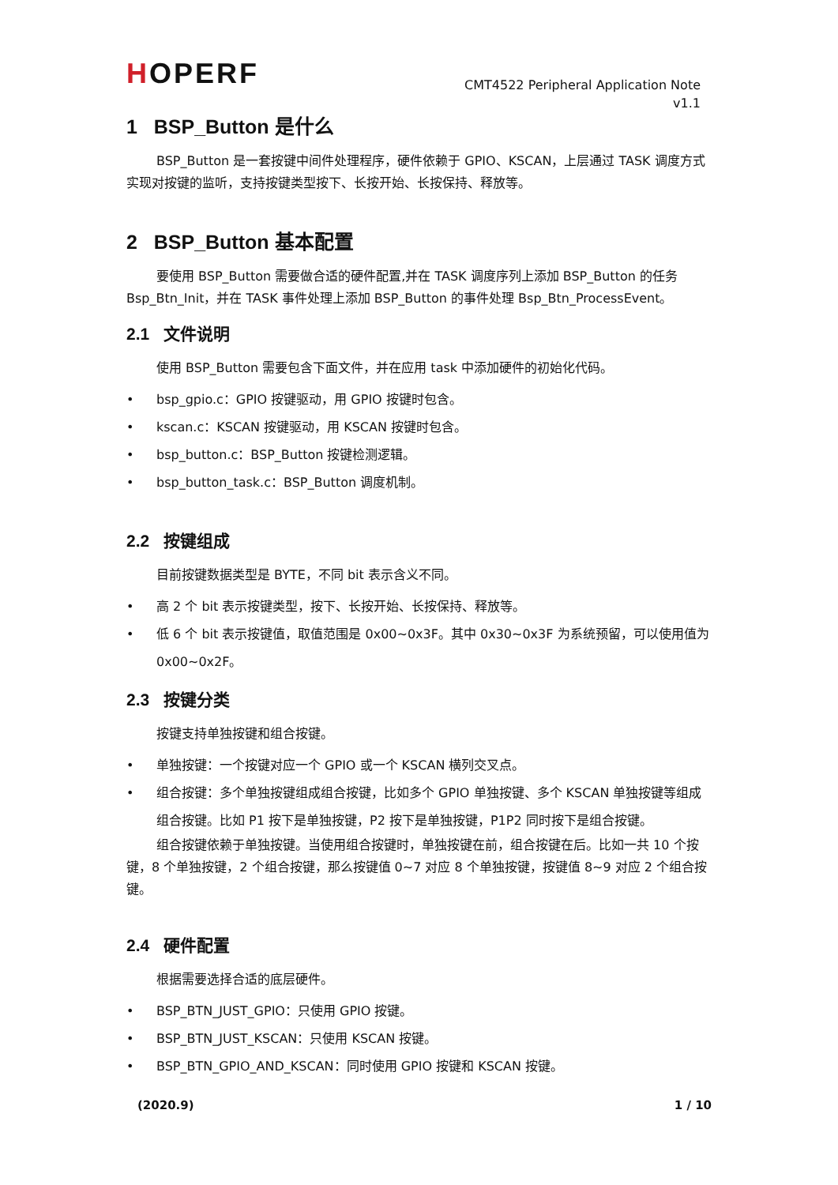HOPERF
CMT4522 Peripheral Application Note
v1.1
1 BSP_Button 是什么
BSP_Button 是一套按键中间件处理程序，硬件依赖于 GPIO、KSCAN，上层通过 TASK 调度方式实现对按键的监听，支持按键类型按下、长按开始、长按保持、释放等。
2 BSP_Button 基本配置
要使用 BSP_Button 需要做合适的硬件配置,并在 TASK 调度序列上添加 BSP_Button 的任务 Bsp_Btn_Init，并在 TASK 事件处理上添加 BSP_Button 的事件处理 Bsp_Btn_ProcessEvent。
2.1 文件说明
使用 BSP_Button 需要包含下面文件，并在应用 task 中添加硬件的初始化代码。
• bsp_gpio.c：GPIO 按键驱动，用 GPIO 按键时包含。
• kscan.c：KSCAN 按键驱动，用 KSCAN 按键时包含。
• bsp_button.c：BSP_Button 按键检测逻辑。
• bsp_button_task.c：BSP_Button 调度机制。
2.2 按键组成
目前按键数据类型是 BYTE，不同 bit 表示含义不同。
• 高 2 个 bit 表示按键类型，按下、长按开始、长按保持、释放等。
• 低 6 个 bit 表示按键值，取值范围是 0x00~0x3F。其中 0x30~0x3F 为系统预留，可以使用值为 0x00~0x2F。
2.3 按键分类
按键支持单独按键和组合按键。
• 单独按键：一个按键对应一个 GPIO 或一个 KSCAN 横列交叉点。
• 组合按键：多个单独按键组成组合按键，比如多个 GPIO 单独按键、多个 KSCAN 单独按键等组成组合按键。比如 P1 按下是单独按键，P2 按下是单独按键，P1P2 同时按下是组合按键。
组合按键依赖于单独按键。当使用组合按键时，单独按键在前，组合按键在后。比如一共 10 个按键，8 个单独按键，2 个组合按键，那么按键值 0~7 对应 8 个单独按键，按键值 8~9 对应 2 个组合按键。
2.4 硬件配置
根据需要选择合适的底层硬件。
• BSP_BTN_JUST_GPIO：只使用 GPIO 按键。
• BSP_BTN_JUST_KSCAN：只使用 KSCAN 按键。
• BSP_BTN_GPIO_AND_KSCAN：同时使用 GPIO 按键和 KSCAN 按键。
(2020.9) 1 / 10